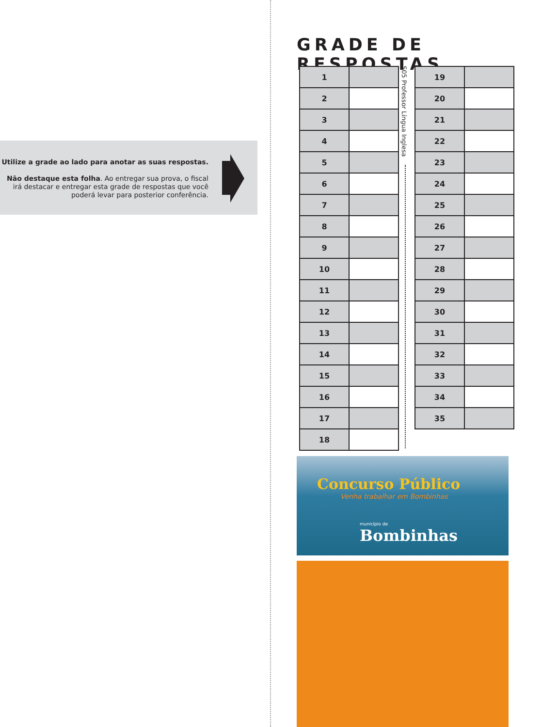Utilize a grade ao lado para anotar as suas respostas.
Não destaque esta folha. Ao entregar sua prova, o fiscal irá destacar e entregar esta grade de respostas que você poderá levar para posterior conferência.
GRADE DE RESPOSTAS
| 1 | |
| 2 | |
| 3 | |
| 4 | |
| 5 | |
| 6 | |
| 7 | |
| 8 | |
| 9 | |
| 10 | |
| 11 | |
| 12 | |
| 13 | |
| 14 | |
| 15 | |
| 16 | |
| 17 | |
| 18 | |
S05 Professor Língua Inglesa
| 19 | |
| 20 | |
| 21 | |
| 22 | |
| 23 | |
| 24 | |
| 25 | |
| 26 | |
| 27 | |
| 28 | |
| 29 | |
| 30 | |
| 31 | |
| 32 | |
| 33 | |
| 34 | |
| 35 | |
Concurso Público
Venha trabalhar em Bombinhas
município de
Bombinhas